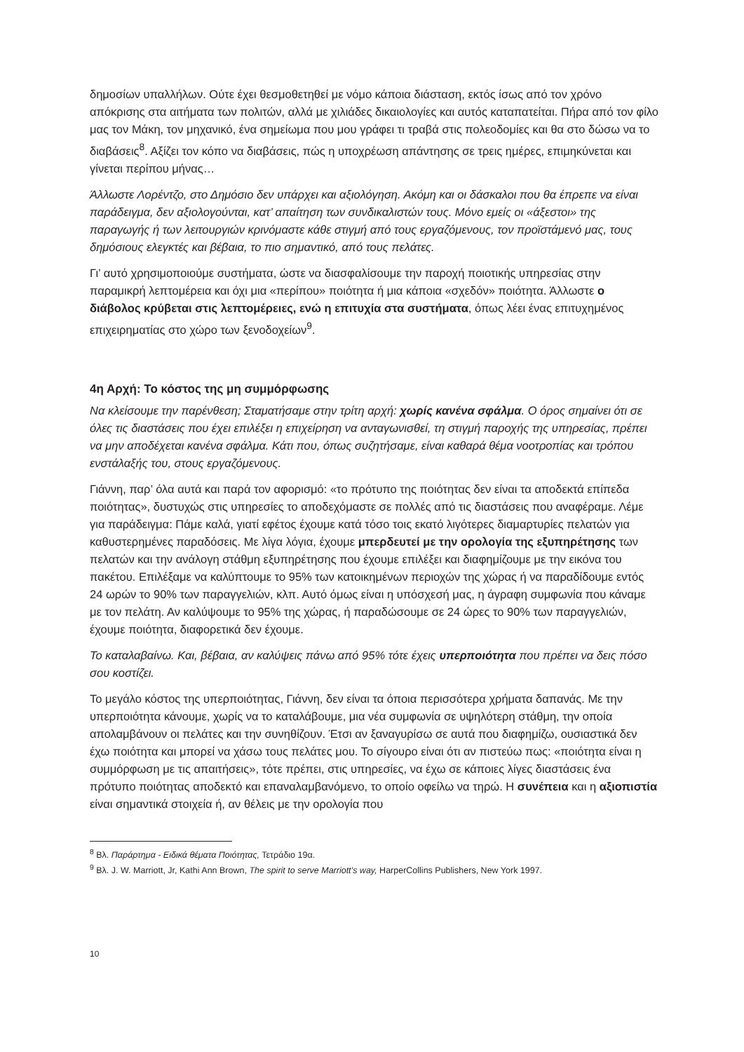δημοσίων υπαλλήλων. Ούτε έχει θεσμοθετηθεί με νόμο κάποια διάσταση, εκτός ίσως από τον χρόνο απόκρισης στα αιτήματα των πολιτών, αλλά με χιλιάδες δικαιολογίες και αυτός καταπατείται. Πήρα από τον φίλο μας τον Μάκη, τον μηχανικό, ένα σημείωμα που μου γράφει τι τραβά στις πολεοδομίες και θα στο δώσω να το διαβάσεις<sup>8</sup>. Αξίζει τον κόπο να διαβάσεις, πώς η υποχρέωση απάντησης σε τρεις ημέρες, επιμηκύνεται και γίνεται περίπου μήνας…
Άλλωστε Λορέντζο, στο Δημόσιο δεν υπάρχει και αξιολόγηση. Ακόμη και οι δάσκαλοι που θα έπρεπε να είναι παράδειγμα, δεν αξιολογούνται, κατ’ απαίτηση των συνδικαλιστών τους. Μόνο εμείς οι «άξεστοι» της παραγωγής ή των λειτουργιών κρινόμαστε κάθε στιγμή από τους εργαζόμενους, τον προϊστάμενό μας, τους δημόσιους ελεγκτές και βέβαια, το πιο σημαντικό, από τους πελάτες.
Γι’ αυτό χρησιμοποιούμε συστήματα, ώστε να διασφαλίσουμε την παροχή ποιοτικής υπηρεσίας στην παραμικρή λεπτομέρεια και όχι μια «περίπου» ποιότητα ή μια κάποια «σχεδόν» ποιότητα. Άλλωστε ο διάβολος κρύβεται στις λεπτομέρειες, ενώ η επιτυχία στα συστήματα, όπως λέει ένας επιτυχημένος επιχειρηματίας στο χώρο των ξενοδοχείων<sup>9</sup>.
4η Αρχή: Το κόστος της μη συμμόρφωσης
Να κλείσουμε την παρένθεση; Σταματήσαμε στην τρίτη αρχή: χωρίς κανένα σφάλμα. Ο όρος σημαίνει ότι σε όλες τις διαστάσεις που έχει επιλέξει η επιχείρηση να ανταγωνισθεί, τη στιγμή παροχής της υπηρεσίας, πρέπει να μην αποδέχεται κανένα σφάλμα. Κάτι που, όπως συζητήσαμε, είναι καθαρά θέμα νοοτροπίας και τρόπου ενστάλαξής του, στους εργαζόμενους.
Γιάννη, παρ’ όλα αυτά και παρά τον αφορισμό: «το πρότυπο της ποιότητας δεν είναι τα αποδεκτά επίπεδα ποιότητας», δυστυχώς στις υπηρεσίες το αποδεχόμαστε σε πολλές από τις διαστάσεις που αναφέραμε. Λέμε για παράδειγμα: Πάμε καλά, γιατί εφέτος έχουμε κατά τόσο τοις εκατό λιγότερες διαμαρτυρίες πελατών για καθυστερημένες παραδόσεις. Με λίγα λόγια, έχουμε μπερδευτεί με την ορολογία της εξυπηρέτησης των πελατών και την ανάλογη στάθμη εξυπηρέτησης που έχουμε επιλέξει και διαφημίζουμε με την εικόνα του πακέτου. Επιλέξαμε να καλύπτουμε το 95% των κατοικημένων περιοχών της χώρας ή να παραδίδουμε εντός 24 ωρών το 90% των παραγγελιών, κλπ. Αυτό όμως είναι η υπόσχεσή μας, η άγραφη συμφωνία που κάναμε με τον πελάτη. Αν καλύψουμε το 95% της χώρας, ή παραδώσουμε σε 24 ώρες το 90% των παραγγελιών, έχουμε ποιότητα, διαφορετικά δεν έχουμε.
Το καταλαβαίνω. Και, βέβαια, αν καλύψεις πάνω από 95% τότε έχεις υπερποιότητα που πρέπει να δεις πόσο σου κοστίζει.
Το μεγάλο κόστος της υπερποιότητας, Γιάννη, δεν είναι τα όποια περισσότερα χρήματα δαπανάς. Με την υπερποιότητα κάνουμε, χωρίς να το καταλάβουμε, μια νέα συμφωνία σε υψηλότερη στάθμη, την οποία απολαμβάνουν οι πελάτες και την συνηθίζουν. Έτσι αν ξαναγυρίσω σε αυτά που διαφημίζω, ουσιαστικά δεν έχω ποιότητα και μπορεί να χάσω τους πελάτες μου. Το σίγουρο είναι ότι αν πιστεύω πως: «ποιότητα είναι η συμμόρφωση με τις απαιτήσεις», τότε πρέπει, στις υπηρεσίες, να έχω σε κάποιες λίγες διαστάσεις ένα πρότυπο ποιότητας αποδεκτό και επαναλαμβανόμενο, το οποίο οφείλω να τηρώ. Η συνέπεια και η αξιοπιστία είναι σημαντικά στοιχεία ή, αν θέλεις με την ορολογία που
<sup>8</sup> Βλ. Παράρτημα - Ειδικά θέματα Ποιότητας, Τετράδιο 19α.
<sup>9</sup> Βλ. J. W. Marriott, Jr, Kathi Ann Brown, The spirit to serve Marriott’s way, HarperCollins Publishers, New York 1997.
10